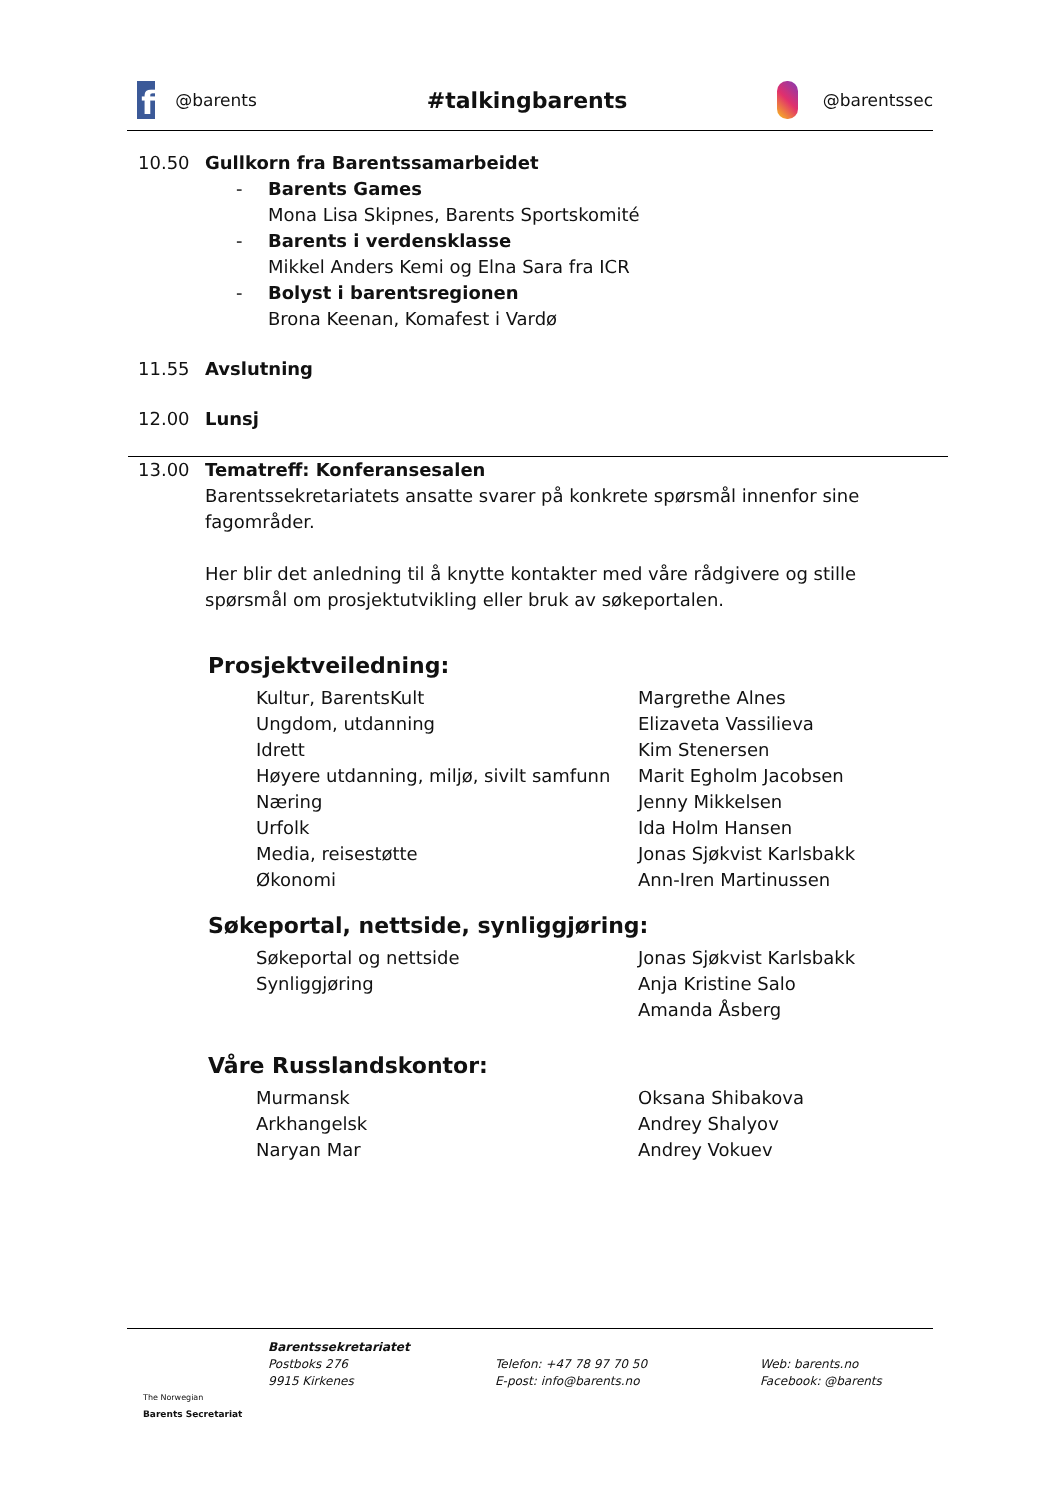f
@barents #talkingbarents
@barentssec
10.50 Gullkorn fra Barentssamarbeidet
- Barents Games
Mona Lisa Skipnes, Barents Sportskomité
- Barents i verdensklasse
Mikkel Anders Kemi og Elna Sara fra ICR
- Bolyst i barentsregionen
Brona Keenan, Komafest i Vardø
11.55 Avslutning
12.00 Lunsj
13.00 Tematreff: Konferansesalen
Barentssekretariatets ansatte svarer på konkrete spørsmål innenfor sine fagområder.
Her blir det anledning til å knytte kontakter med våre rådgivere og stille spørsmål om prosjektutvikling eller bruk av søkeportalen.
Prosjektveiledning:
| Kultur, BarentsKult | Margrethe Alnes |
| Ungdom, utdanning | Elizaveta Vassilieva |
| Idrett | Kim Stenersen |
| Høyere utdanning, miljø, sivilt samfunn | Marit Egholm Jacobsen |
| Næring | Jenny Mikkelsen |
| Urfolk | Ida Holm Hansen |
| Media, reisestøtte | Jonas Sjøkvist Karlsbakk |
| Økonomi | Ann-Iren Martinussen |
Søkeportal, nettside, synliggjøring:
| Søkeportal og nettside | Jonas Sjøkvist Karlsbakk |
| Synliggjøring | Anja Kristine Salo |
| | Amanda Åsberg |
Våre Russlandskontor:
| Murmansk | Oksana Shibakova |
| Arkhangelsk | Andrey Shalyov |
| Naryan Mar | Andrey Vokuev |
The Norwegian
Barents Secretariat
Barentssekretariatet
Postboks 276
9915 Kirkenes
Telefon: +47 78 97 70 50
E-post: info@barents.no
Web: barents.no
Facebook: @barents